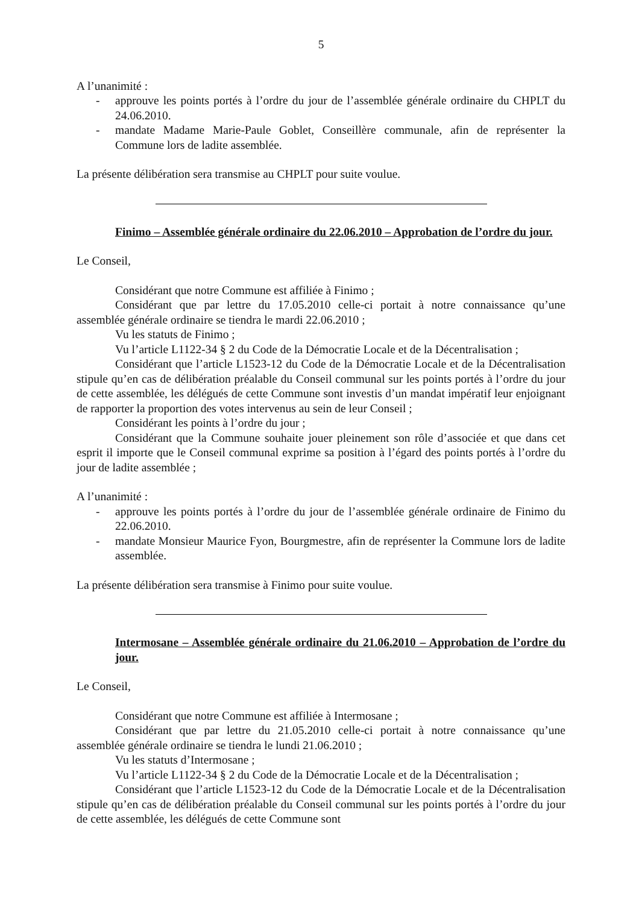5
A l’unanimité :
- approuve les points portés à l’ordre du jour de l’assemblée générale ordinaire du CHPLT du 24.06.2010.
- mandate Madame Marie-Paule Goblet, Conseillère communale, afin de représenter la Commune lors de ladite assemblée.
La présente délibération sera transmise au CHPLT pour suite voulue.
Finimo – Assemblée générale ordinaire du 22.06.2010 – Approbation de l’ordre du jour.
Le Conseil,
Considérant que notre Commune est affiliée à Finimo ;
Considérant que par lettre du 17.05.2010 celle-ci portait à notre connaissance qu’une assemblée générale ordinaire se tiendra le mardi 22.06.2010 ;
Vu les statuts de Finimo ;
Vu l’article L1122-34 § 2 du Code de la Démocratie Locale et de la Décentralisation ;
Considérant que l’article L1523-12 du Code de la Démocratie Locale et de la Décentralisation stipule qu’en cas de délibération préalable du Conseil communal sur les points portés à l’ordre du jour de cette assemblée, les délégués de cette Commune sont investis d’un mandat impératif leur enjoignant de rapporter la proportion des votes intervenus au sein de leur Conseil ;
Considérant les points à l’ordre du jour ;
Considérant que la Commune souhaite jouer pleinement son rôle d’associée et que dans cet esprit il importe que le Conseil communal exprime sa position à l’égard des points portés à l’ordre du jour de ladite assemblée ;
A l’unanimité :
- approuve les points portés à l’ordre du jour de l’assemblée générale ordinaire de Finimo du 22.06.2010.
- mandate Monsieur Maurice Fyon, Bourgmestre, afin de représenter la Commune lors de ladite assemblée.
La présente délibération sera transmise à Finimo pour suite voulue.
Intermosane – Assemblée générale ordinaire du 21.06.2010 – Approbation de l’ordre du jour.
Le Conseil,
Considérant que notre Commune est affiliée à Intermosane ;
Considérant que par lettre du 21.05.2010 celle-ci portait à notre connaissance qu’une assemblée générale ordinaire se tiendra le lundi 21.06.2010 ;
Vu les statuts d’Intermosane ;
Vu l’article L1122-34 § 2 du Code de la Démocratie Locale et de la Décentralisation ;
Considérant que l’article L1523-12 du Code de la Démocratie Locale et de la Décentralisation stipule qu’en cas de délibération préalable du Conseil communal sur les points portés à l’ordre du jour de cette assemblée, les délégués de cette Commune sont